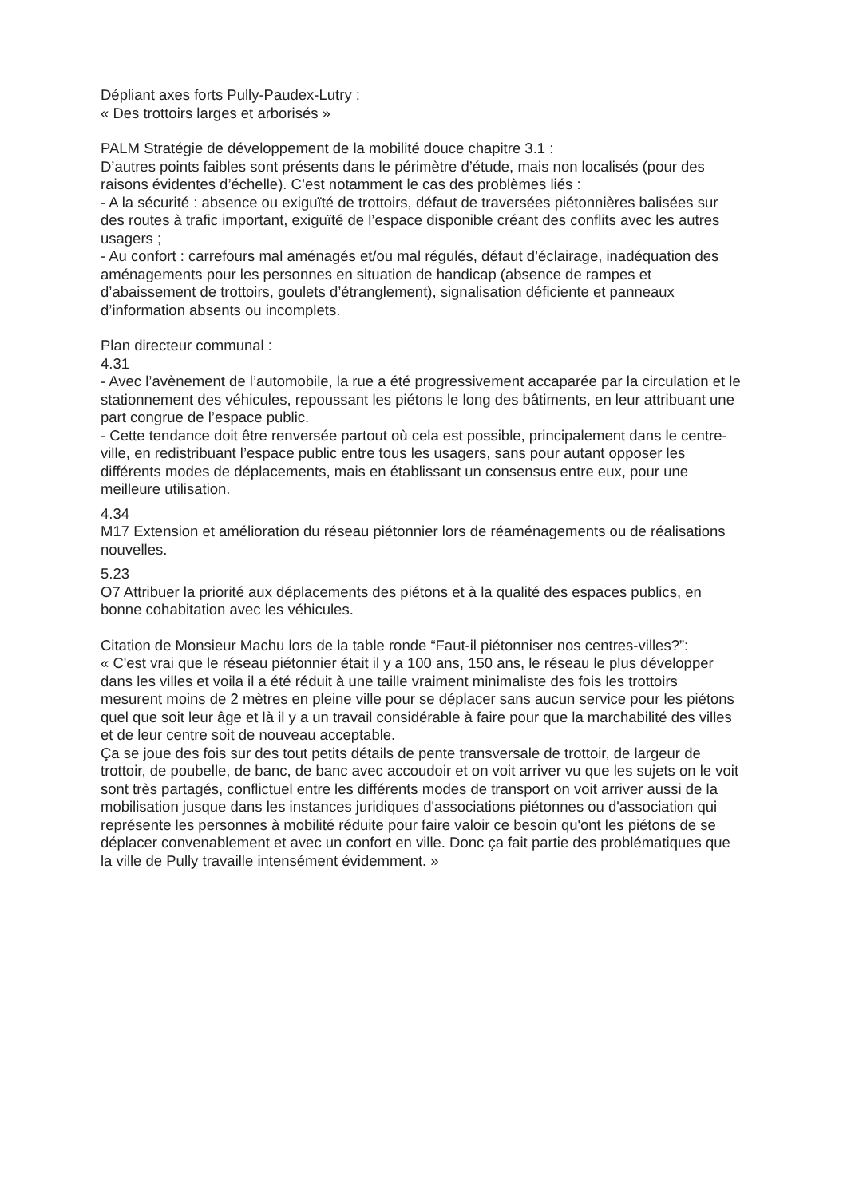Dépliant axes forts Pully-Paudex-Lutry :
« Des trottoirs larges et arborisés »
PALM Stratégie de développement de la mobilité douce chapitre 3.1 :
D’autres points faibles sont présents dans le périmètre d’étude, mais non localisés (pour des raisons évidentes d’échelle). C’est notamment le cas des problèmes liés :
- A la sécurité : absence ou exiguïté de trottoirs, défaut de traversées piétonnières balisées sur des routes à trafic important, exiguïté de l’espace disponible créant des conflits avec les autres usagers ;
- Au confort : carrefours mal aménagés et/ou mal régulés, défaut d’éclairage, inadéquation des aménagements pour les personnes en situation de handicap (absence de rampes et d’abaissement de trottoirs, goulets d’étranglement), signalisation déficiente et panneaux d’information absents ou incomplets.
Plan directeur communal :
4.31
- Avec l’avènement de l’automobile, la rue a été progressivement accaparée par la circulation et le stationnement des véhicules, repoussant les piétons le long des bâtiments, en leur attribuant une part congrue de l’espace public.
- Cette tendance doit être renversée partout où cela est possible, principalement dans le centre-ville, en redistribuant l’espace public entre tous les usagers, sans pour autant opposer les différents modes de déplacements, mais en établissant un consensus entre eux, pour une meilleure utilisation.
4.34
M17 Extension et amélioration du réseau piétonnier lors de réaménagements ou de réalisations nouvelles.
5.23
O7 Attribuer la priorité aux déplacements des piétons et à la qualité des espaces publics, en bonne cohabitation avec les véhicules.
Citation de Monsieur Machu lors de la table ronde “Faut-il piétonniser nos centres-villes?”:
« C'est vrai que le réseau piétonnier était il y a 100 ans, 150 ans, le réseau le plus développer dans les villes et voila il a été réduit à une taille vraiment minimaliste des fois les trottoirs mesurent moins de 2 mètres en pleine ville pour se déplacer sans aucun service pour les piétons quel que soit leur âge et là il y a un travail considérable à faire pour que la marchabilité des villes et de leur centre soit de nouveau acceptable.
Ça se joue des fois sur des tout petits détails de pente transversale de trottoir, de largeur de trottoir, de poubelle, de banc, de banc avec accoudoir et on voit arriver vu que les sujets on le voit sont très partagés, conflictuel entre les différents modes de transport on voit arriver aussi de la mobilisation jusque dans les instances juridiques d'associations piétonnes ou d'association qui représente les personnes à mobilité réduite pour faire valoir ce besoin qu'ont les piétons de se déplacer convenablement et avec un confort en ville. Donc ça fait partie des problématiques que la ville de Pully travaille intensément évidemment. »